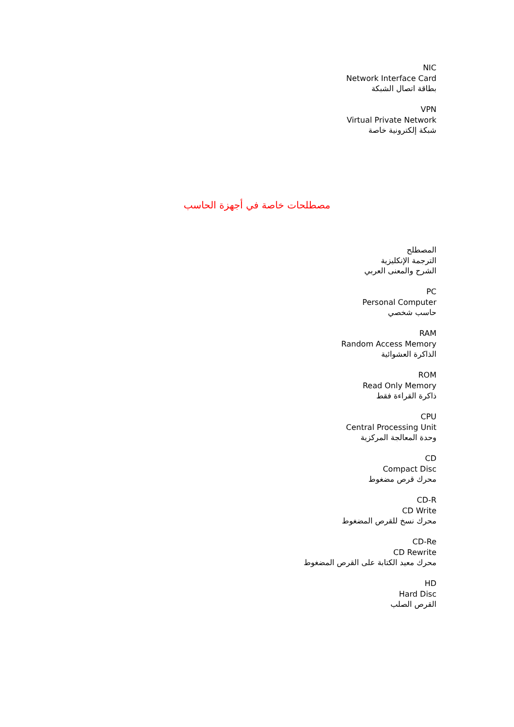NIC
Network Interface Card
بطاقة اتصال الشبكة
VPN
Virtual Private Network
شبكة إلكترونية خاصة
مصطلحات خاصة في أجهزة الحاسب
المصطلح
الترجمة الإنكليزية
الشرح والمعنى العربي
PC
Personal Computer
حاسب شخصي
RAM
Random Access Memory
الذاكرة العشوائية
ROM
Read Only Memory
ذاكرة القراءة فقط
CPU
Central Processing Unit
وحدة المعالجة المركزية
CD
Compact Disc
محرك قرص مضغوط
CD-R
CD Write
محرك نسخ للقرص المضغوط
CD-Re
CD Rewrite
محرك معيد الكتابة على القرص المضغوط
HD
Hard Disc
القرص الصلب